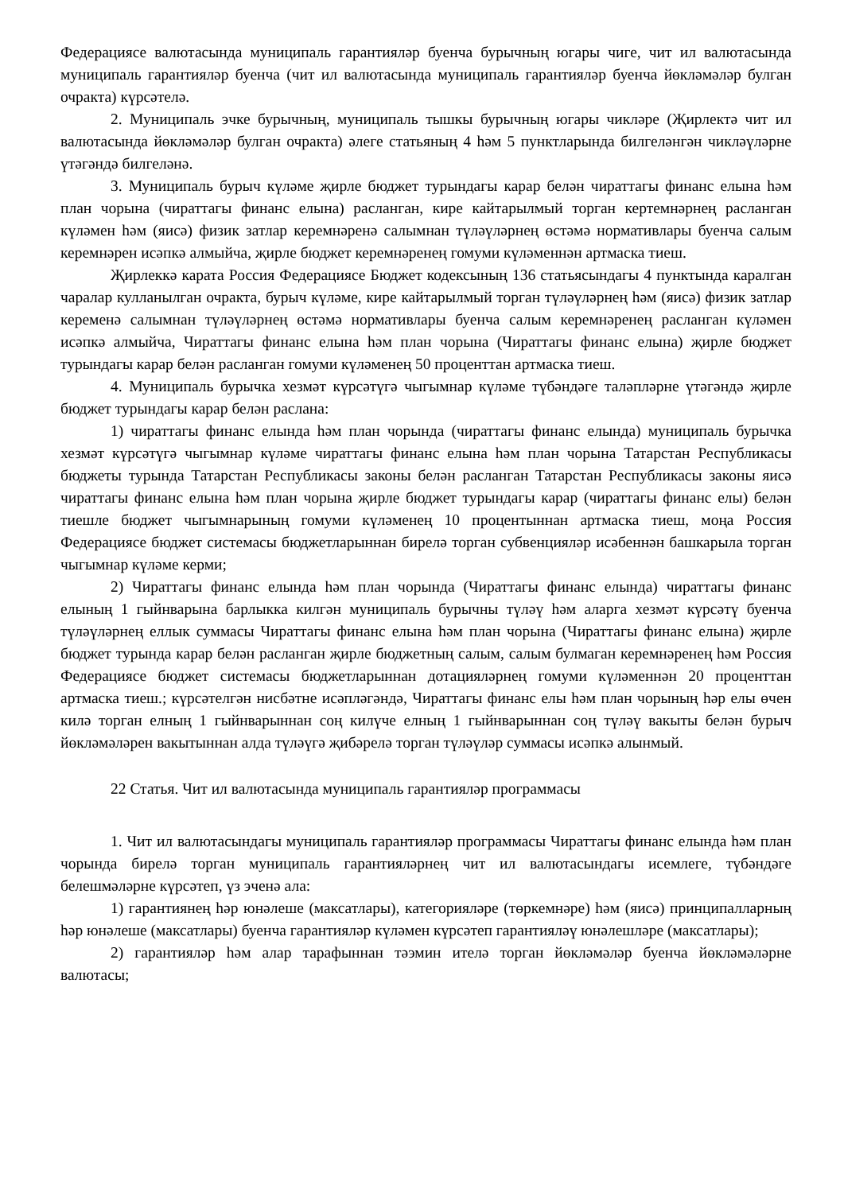Федерациясе валютасында муниципаль гарантияләр буенча бурычның югары чиге, чит ил валютасында муниципаль гарантияләр буенча (чит ил валютасында муниципаль гарантияләр буенча йөкләмәләр булган очракта) күрсәтелә.
2. Муниципаль эчке бурычның, муниципаль тышкы бурычның югары чикләре (Җирлектә чит ил валютасында йөкләмәләр булган очракта) әлеге статьяның 4 һәм 5 пунктларында билгеләнгән чикләүләрне үтәгәндә билгеләнә.
3. Муниципаль бурыч күләме җирле бюджет турындагы карар белән чираттагы финанс елына һәм план чорына (чираттагы финанс елына) расланган, кире кайтарылмый торган кертемнәрнең расланган күләмен һәм (яисә) физик затлар керемнәренә салымнан түләүләрнең өстәмә нормативлары буенча салым керемнәрен исәпкә алмыйча, җирле бюджет керемнәренең гомуми күләменнән артмаска тиеш.
Җирлеккә карата Россия Федерациясе Бюджет кодексының 136 статьясындагы 4 пунктында каралган чаралар кулланылган очракта, бурыч күләме, кире кайтарылмый торган түләүләрнең һәм (яисә) физик затлар кеременә салымнан түләүләрнең өстәмә нормативлары буенча салым керемнәренең расланган күләмен исәпкә алмыйча, Чираттагы финанс елына һәм план чорына (Чираттагы финанс елына) җирле бюджет турындагы карар белән расланган гомуми күләменең 50 проценттан артмаска тиеш.
4. Муниципаль бурычка хезмәт күрсәтүгә чыгымнар күләме түбәндәге таләпләрне үтәгәндә җирле бюджет турындагы карар белән раслана:
1) чираттагы финанс елында һәм план чорында (чираттагы финанс елында) муниципаль бурычка хезмәт күрсәтүгә чыгымнар күләме чираттагы финанс елына һәм план чорына Татарстан Республикасы бюджеты турында Татарстан Республикасы законы белән расланган Татарстан Республикасы законы яисә чираттагы финанс елына һәм план чорына җирле бюджет турындагы карар (чираттагы финанс елы) белән тиешле бюджет чыгымнарының гомуми күләменең 10 процентыннан артмаска тиеш, моңа Россия Федерациясе бюджет системасы бюджетларыннан бирелә торган субвенцияләр исәбеннән башкарыла торган чыгымнар күләме керми;
2) Чираттагы финанс елында һәм план чорында (Чираттагы финанс елында) чираттагы финанс елының 1 гыйнварына барлыкка килгән муниципаль бурычны түләү һәм аларга хезмәт күрсәтү буенча түләүләрнең еллык суммасы Чираттагы финанс елына һәм план чорына (Чираттагы финанс елына) җирле бюджет турында карар белән расланган җирле бюджетның салым, салым булмаган керемнәренең һәм Россия Федерациясе бюджет системасы бюджетларыннан дотацияләрнең гомуми күләменнән 20 проценттан артмаска тиеш.; күрсәтелгән нисбәтне исәпләгәндә, Чираттагы финанс елы һәм план чорының һәр елы өчен килә торган елның 1 гыйнварыннан соң килүче елның 1 гыйнварыннан соң түләү вакыты белән бурыч йөкләмәләрен вакытыннан алда түләүгә җибәрелә торган түләүләр суммасы исәпкә алынмый.
22 Статья. Чит ил валютасында муниципаль гарантияләр программасы
1. Чит ил валютасындагы муниципаль гарантияләр программасы Чираттагы финанс елында һәм план чорында бирелә торган муниципаль гарантияләрнең чит ил валютасындагы исемлеге, түбәндәге белешмәләрне күрсәтеп, үз эченә ала:
1) гарантиянең һәр юнәлеше (максатлары), категорияләре (төркемнәре) һәм (яисә) принципалларның һәр юнәлеше (максатлары) буенча гарантияләр күләмен күрсәтеп гарантияләү юнәлешләре (максатлары);
2) гарантияләр һәм алар тарафыннан тәэмин ителә торган йөкләмәләр буенча йөкләмәләрне валютасы;